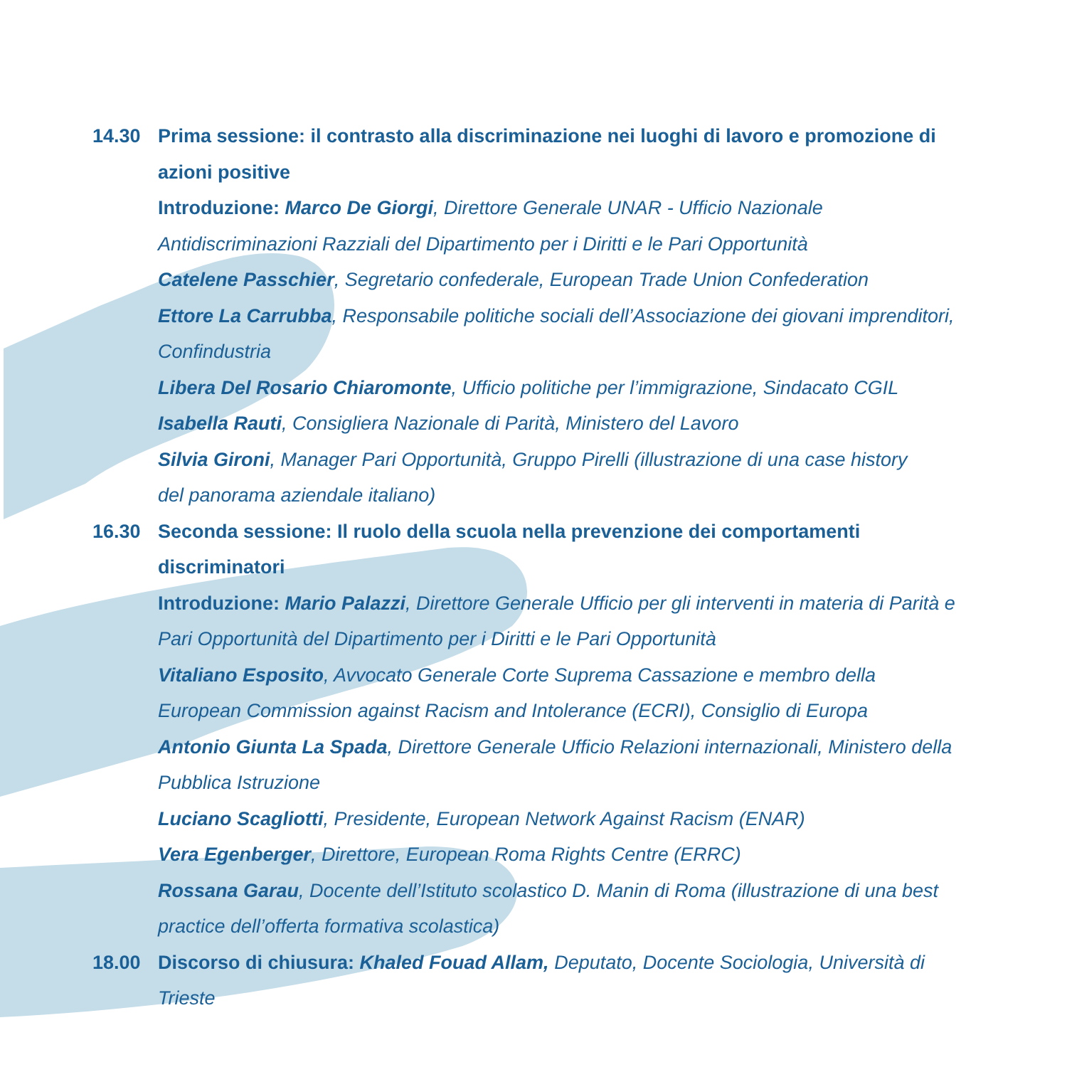14.30 Prima sessione: il contrasto alla discriminazione nei luoghi di lavoro e promozione di azioni positive
Introduzione: Marco De Giorgi, Direttore Generale UNAR - Ufficio Nazionale Antidiscriminazioni Razziali del Dipartimento per i Diritti e le Pari Opportunità
Catelene Passchier, Segretario confederale, European Trade Union Confederation
Ettore La Carrubba, Responsabile politiche sociali dell’Associazione dei giovani imprenditori, Confindustria
Libera Del Rosario Chiaromonte, Ufficio politiche per l’immigrazione, Sindacato CGIL
Isabella Rauti, Consigliera Nazionale di Parità, Ministero del Lavoro
Silvia Gironi, Manager Pari Opportunità, Gruppo Pirelli (illustrazione di una case history
del panorama aziendale italiano)
16.30 Seconda sessione: Il ruolo della scuola nella prevenzione dei comportamenti
discriminatori
Introduzione: Mario Palazzi, Direttore Generale Ufficio per gli interventi in materia di Parità e Pari Opportunità del Dipartimento per i Diritti e le Pari Opportunità
Vitaliano Esposito, Avvocato Generale Corte Suprema Cassazione e membro della
European Commission against Racism and Intolerance (ECRI), Consiglio di Europa
Antonio Giunta La Spada, Direttore Generale Ufficio Relazioni internazionali, Ministero della Pubblica Istruzione
Luciano Scagliotti, Presidente, European Network Against Racism (ENAR)
Vera Egenberger, Direttore, European Roma Rights Centre (ERRC)
Rossana Garau, Docente dell’Istituto scolastico D. Manin di Roma (illustrazione di una best practice dell’offerta formativa scolastica)
18.00 Discorso di chiusura: Khaled Fouad Allam, Deputato, Docente Sociologia, Università di Trieste